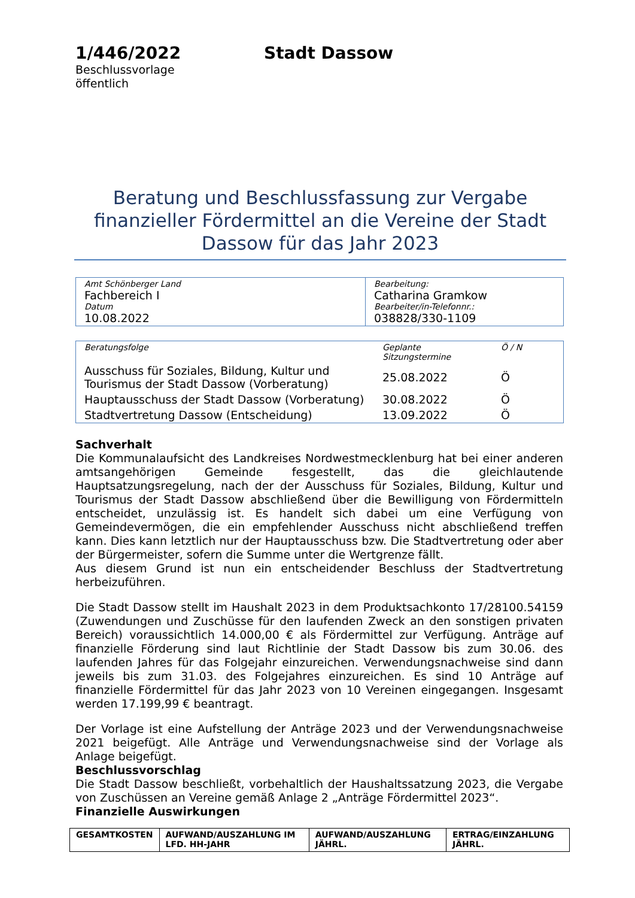1/446/2022
Beschlussvorlage
öffentlich
Stadt Dassow
Beratung und Beschlussfassung zur Vergabe finanzieller Fördermittel an die Vereine der Stadt Dassow für das Jahr 2023
| Amt Schönberger Land Fachbereich I Datum 10.08.2022 | Bearbeitung: Catharina Gramkow Bearbeiter/in-Telefonnr.: 038828/330-1109 |
| Beratungsfolge | Geplante Sitzungstermine | Ö / N |
| Ausschuss für Soziales, Bildung, Kultur und Tourismus der Stadt Dassow (Vorberatung) | 25.08.2022 | Ö |
| Hauptausschuss der Stadt Dassow (Vorberatung) | 30.08.2022 | Ö |
| Stadtvertretung Dassow (Entscheidung) | 13.09.2022 | Ö |
Sachverhalt
Die Kommunalaufsicht des Landkreises Nordwestmecklenburg hat bei einer anderen amtsangehörigen Gemeinde fesgestellt, das die gleichlautende Hauptsatzungsregelung, nach der der Ausschuss für Soziales, Bildung, Kultur und Tourismus der Stadt Dassow abschließend über die Bewilligung von Fördermitteln entscheidet, unzulässig ist. Es handelt sich dabei um eine Verfügung von Gemeindevermögen, die ein empfehlender Ausschuss nicht abschließend treffen kann. Dies kann letztlich nur der Hauptausschuss bzw. Die Stadtvertretung oder aber der Bürgermeister, sofern die Summe unter die Wertgrenze fällt.
Aus diesem Grund ist nun ein entscheidender Beschluss der Stadtvertretung herbeizuführen.
Die Stadt Dassow stellt im Haushalt 2023 in dem Produktsachkonto 17/28100.54159 (Zuwendungen und Zuschüsse für den laufenden Zweck an den sonstigen privaten Bereich) voraussichtlich 14.000,00 € als Fördermittel zur Verfügung. Anträge auf finanzielle Förderung sind laut Richtlinie der Stadt Dassow bis zum 30.06. des laufenden Jahres für das Folgejahr einzureichen. Verwendungsnachweise sind dann jeweils bis zum 31.03. des Folgejahres einzureichen. Es sind 10 Anträge auf finanzielle Fördermittel für das Jahr 2023 von 10 Vereinen eingegangen. Insgesamt werden 17.199,99 € beantragt.
Der Vorlage ist eine Aufstellung der Anträge 2023 und der Verwendungsnachweise 2021 beigefügt. Alle Anträge und Verwendungsnachweise sind der Vorlage als Anlage beigefügt.
Beschlussvorschlag
Die Stadt Dassow beschließt, vorbehaltlich der Haushaltssatzung 2023, die Vergabe von Zuschüssen an Vereine gemäß Anlage 2 „Anträge Fördermittel 2023“.
Finanzielle Auswirkungen
| GESAMTKOSTEN | AUFWAND/AUSZAHLUNG IM LFD. HH-JAHR | AUFWAND/AUSZAHLUNG JÄHRL. | ERTRAG/EINZAHLUNG JÄHRL. |
| --- | --- | --- | --- |